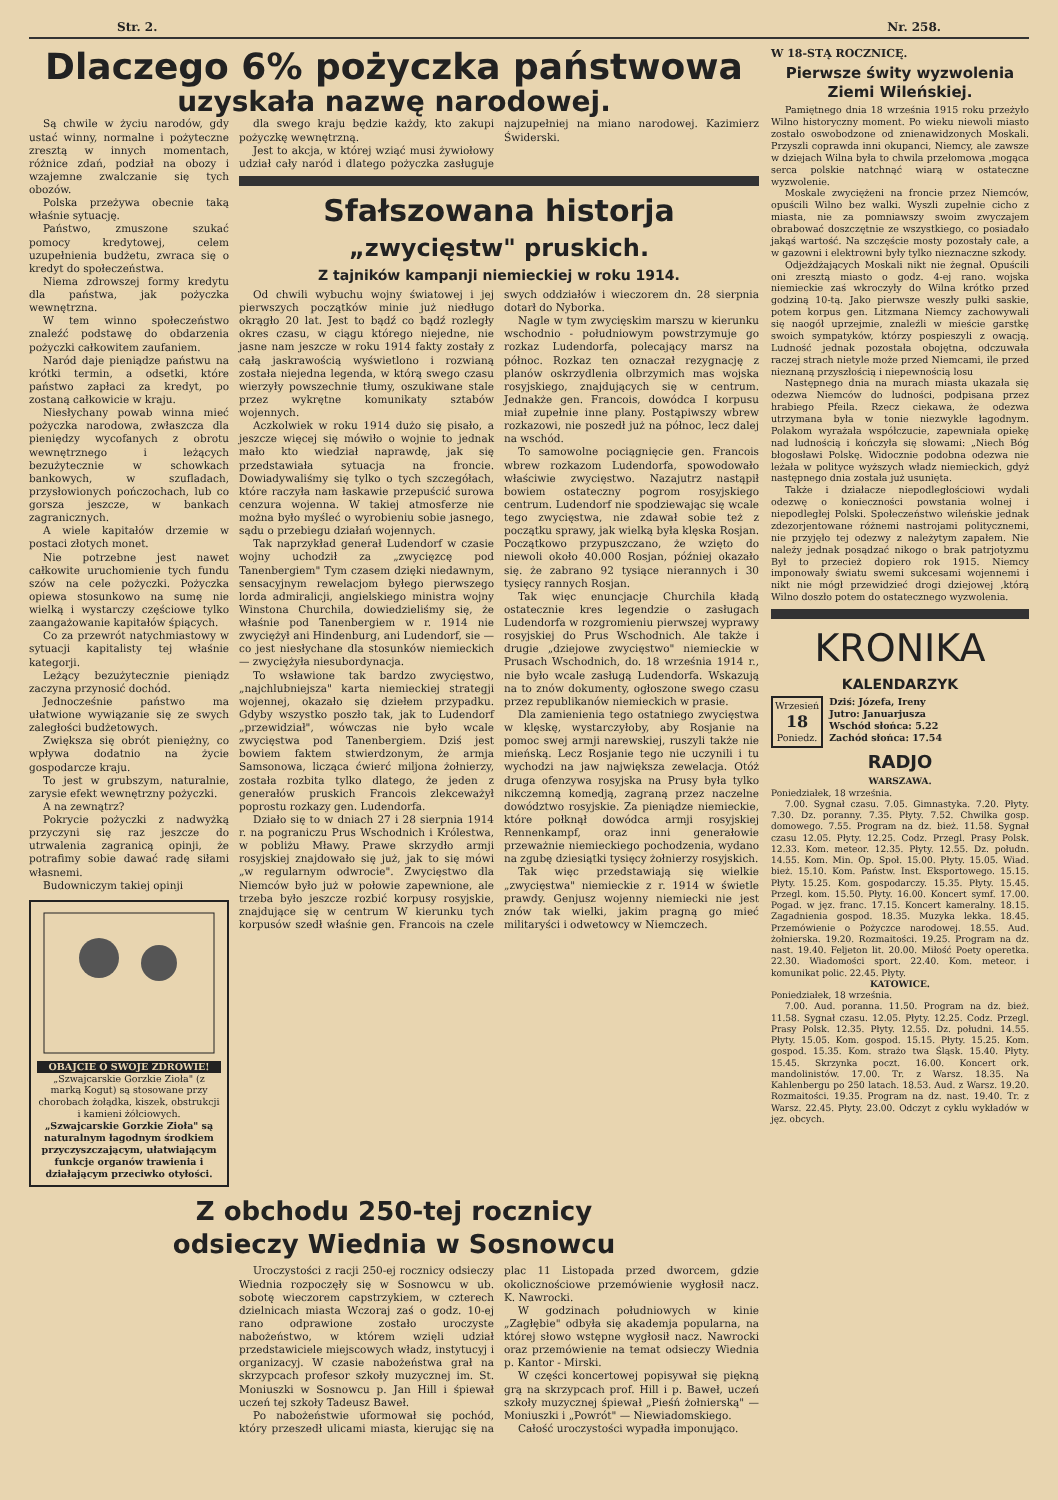Str. 2. Nr. 258.
Dlaczego 6% pożyczka państwowa
uzyskała nazwę narodowej.
Są chwile w życiu narodów, gdy ustać winny, normalne i pożyteczne zresztą w innych momentach, różnice zdań, podział na obozy i wzajemne zwalczanie się tych obozów.
Polska przeżywa obecnie taką właśnie sytuację.
Państwo, zmuszone szukać pomocy kredytowej, celem uzupełnienia budżetu, zwraca się o kredyt do społeczeństwa.
Niema zdrowszej formy kredytu dla państwa, jak pożyczka wewnętrzna.
W tem winno społeczeństwo znaleźć podstawę do obdarzenia pożyczki całkowitem zaufaniem.
Naród daje pieniądze państwu na krótki termin, a odsetki, które państwo zapłaci za kredyt, po zostaną całkowicie w kraju.
Niesłychany powab winna mieć pożyczka narodowa, zwłaszcza dla pieniędzy wycofanych z obrotu wewnętrznego i leżących bezużytecznie w schowkach bankowych, w szufladach, przysłowionych pończochach, lub co gorsza jeszcze, w bankach zagranicznych.
A wiele kapitałów drzemie w postaci złotych monet.
Nie potrzebne jest nawet całkowite uruchomienie tych fundu szów na cele pożyczki. Pożyczka opiewa stosunkowo na sumę nie wielką i wystarczy częściowe tylko zaangażowanie kapitałów śpiących.
Co za przewrót natychmiastowy w sytuacji kapitalisty tej właśnie kategorji.
Leżący bezużytecznie pieniądz zaczyna przynosić dochód.
Jednocześnie państwo ma ułatwione wywiązanie się ze swych zaległości budżetowych.
Zwiększa się obrót pieniężny, co wpływa dodatnio na życie gospodarcze kraju.
To jest w grubszym, naturalnie, zarysie efekt wewnętrzny pożyczki.
A na zewnątrz?
Pokrycie pożyczki z nadwyżką przyczyni się raz jeszcze do utrwalenia zagranicą opinji, że potrafimy sobie dawać radę siłami własnemi.
Budowniczym takiej opinji
OBAJCIE O SWOJE ZDROWIE!
„Szwajcarskie Gorzkie Zioła" (z marką Kogut) są stosowane przy chorobach żołądka, kiszek, obstrukcji i kamieni żółciowych.
„Szwajcarskie Gorzkie Zioła" są naturalnym łagodnym środkiem przyczyszczającym, ułatwiającym funkcje organów trawienia i działającym przeciwko otyłości.
dla swego kraju będzie każdy, kto zakupi pożyczkę wewnętrzną.
Jest to akcja, w której wziąć musi żywiołowy udział cały naród i dlatego pożyczka zasługuje najzupełniej na miano narodowej. Kazimierz Świderski.
Sfałszowana historja
„zwycięstw" pruskich.
Z tajników kampanji niemieckiej w roku 1914.
Od chwili wybuchu wojny światowej i jej pierwszych początków minie już niedługo okrągło 20 lat. Jest to bądź co bądź rozległy okres czasu, w ciągu którego niejedne, nie jasne nam jeszcze w roku 1914 fakty zostały z całą jaskrawością wyświetlono i rozwianą została niejedna legenda, w którą swego czasu wierzyły powszechnie tłumy, oszukiwane stale przez wykrętne komunikaty sztabów wojennych.
Aczkolwiek w roku 1914 dużo się pisało, a jeszcze więcej się mówiło o wojnie to jednak mało kto wiedział naprawdę, jak się przedstawiała sytuacja na froncie. Dowiadywaliśmy się tylko o tych szczegółach, które raczyła nam łaskawie przepuścić surowa cenzura wojenna. W takiej atmosferze nie można było myśleć o wyrobieniu sobie jasnego, sądu o przebiegu działań wojennych.
Tak naprzykład generał Ludendorf w czasie wojny uchodził za „zwycięzcę pod Tanenbergiem" Tym czasem dzięki niedawnym, sensacyjnym rewelacjom byłego pierwszego lorda admiralicji, angielskiego ministra wojny Winstona Churchila, dowiedzieliśmy się, że właśnie pod Tanenbergiem w r. 1914 nie zwyciężył ani Hindenburg, ani Ludendorf, sie — co jest niesłychane dla stosunków niemieckich — zwyciężyła niesubordynacja.
To wsławione tak bardzo zwycięstwo, „najchlubniejsza" karta niemieckiej strategji wojennej, okazało się dziełem przypadku. Gdyby wszystko poszło tak, jak to Ludendorf „przewidział", wówczas nie było wcale zwycięstwa pod Tanenbergiem. Dziś jest bowiem faktem stwierdzonym, że armja Samsonowa, licząca ćwierć miljona żołnierzy, została rozbita tylko dlatego, że jeden z generałów pruskich Francois zlekceważył poprostu rozkazy gen. Ludendorfa.
Działo się to w dniach 27 i 28 sierpnia 1914 r. na pograniczu Prus Wschodnich i Królestwa, w pobliżu Mławy. Prawe skrzydło armji rosyjskiej znajdowało się już, jak to się mówi „w regularnym odwrocie". Zwycięstwo dla Niemców było już w połowie zapewnione, ale trzeba było jeszcze rozbić korpusy rosyjskie, znajdujące się w centrum W kierunku tych korpusów szedł właśnie gen. Francois na czele swych oddziałów i wieczorem dn. 28 sierpnia dotarł do Nyborka.
Nagle w tym zwycięskim marszu w kierunku wschodnio - południowym powstrzymuje go rozkaz Ludendorfa, polecający marsz na północ. Rozkaz ten oznaczał rezygnację z planów oskrzydlenia olbrzymich mas wojska rosyjskiego, znajdujących się w centrum. Jednakże gen. Francois, dowódca I korpusu miał zupełnie inne plany. Postąpiwszy wbrew rozkazowi, nie poszedł już na północ, lecz dalej na wschód.
To samowolne pociągnięcie gen. Francois wbrew rozkazom Ludendorfa, spowodowało właściwie zwycięstwo. Nazajutrz nastąpił bowiem ostateczny pogrom rosyjskiego centrum. Ludendorf nie spodziewając się wcale tego zwycięstwa, nie zdawał sobie też z początku sprawy, jak wielką była klęska Rosjan. Początkowo przypuszczano, że wzięto do niewoli około 40.000 Rosjan, później okazało się. że zabrano 92 tysiące nierannych i 30 tysięcy rannych Rosjan.
Tak więc enuncjacje Churchila kładą ostatecznie kres legendzie o zasługach Ludendorfa w rozgromieniu pierwszej wyprawy rosyjskiej do Prus Wschodnich. Ale także i drugie „dziejowe zwycięstwo" niemieckie w Prusach Wschodnich, do. 18 września 1914 r., nie było wcale zasługą Ludendorfa. Wskazują na to znów dokumenty, ogłoszone swego czasu przez republikanów niemieckich w prasie.
Dla zamienienia tego ostatniego zwycięstwa w klęskę, wystarczyłoby, aby Rosjanie na pomoc swej armji narewskiej, ruszyli także nie mieńską. Lecz Rosjanie tego nie uczynili i tu wychodzi na jaw największa zewelacja. Otóż druga ofenzywa rosyjska na Prusy była tylko nikczemną komedją, zagraną przez naczelne dowództwo rosyjskie. Za pieniądze niemieckie, które połknął dowódca armji rosyjskiej Rennenkampf, oraz inni generałowie przeważnie niemieckiego pochodzenia, wydano na zgubę dziesiątki tysięcy żołnierzy rosyjskich.
Tak więc przedstawiają się wielkie „zwycięstwa" niemieckie z r. 1914 w świetle prawdy. Genjusz wojenny niemiecki nie jest znów tak wielki, jakim pragną go mieć militaryści i odwetowcy w Niemczech.
Z obchodu 250-tej rocznicy
odsieczy Wiednia w Sosnowcu
Uroczystości z racji 250-ej rocznicy odsieczy Wiednia rozpoczęły się w Sosnowcu w ub. sobotę wieczorem capstrzykiem, w czterech dzielnicach miasta Wczoraj zaś o godz. 10-ej rano odprawione zostało uroczyste nabożeństwo, w którem wzięli udział przedstawiciele miejscowych władz, instytucyj i organizacyj. W czasie nabożeństwa grał na skrzypcach profesor szkoły muzycznej im. St. Moniuszki w Sosnowcu p. Jan Hill i śpiewał uczeń tej szkoły Tadeusz Baweł.
Po nabożeństwie uformował się pochód, który przeszedł ulicami miasta, kierując się na plac 11 Listopada przed dworcem, gdzie okolicznościowe przemówienie wygłosił nacz. K. Nawrocki.
W godzinach południowych w kinie „Zagłębie" odbyła się akademja popularna, na której słowo wstępne wygłosił nacz. Nawrocki oraz przemówienie na temat odsieczy Wiednia p. Kantor - Mirski.
W części koncertowej popisywał się piękną grą na skrzypcach prof. Hill i p. Baweł, uczeń szkoły muzycznej śpiewał „Pieśń żołnierską" — Moniuszki i „Powrót" — Niewiadomskiego.
Całość uroczystości wypadła imponująco.
W 18-STĄ ROCZNICĘ.
Pierwsze świty wyzwolenia Ziemi Wileńskiej.
Pamiętnego dnia 18 września 1915 roku przeżyło Wilno historyczny moment. Po wieku niewoli miasto zostało oswobodzone od znienawidzonych Moskali. Przyszli coprawda inni okupanci, Niemcy, ale zawsze w dziejach Wilna była to chwila przełomowa ,mogąca serca polskie natchnąć wiarą w ostateczne wyzwolenie.
Moskale zwyciężeni na froncie przez Niemców, opuścili Wilno bez walki. Wyszli zupełnie cicho z miasta, nie za pomniawszy swoim zwyczajem obrabować doszczętnie ze wszystkiego, co posiadało jakąś wartość. Na szczęście mosty pozostały całe, a w gazowni i elektrowni były tylko nieznaczne szkody.
Odjeżdżających Moskali nikt nie żegnał. Opuścili oni zresztą miasto o godz. 4-ej rano. wojska niemieckie zaś wkroczyły do Wilna krótko przed godziną 10-tą. Jako pierwsze weszły pułki saskie, potem korpus gen. Litzmana Niemcy zachowywali się naogół uprzejmie, znaleźli w mieście garstkę swoich sympatyków, którzy pospieszyli z owacją. Ludność jednak pozostała obojętna, odczuwała raczej strach nietyle może przed Niemcami, ile przed nieznaną przyszłością i niepewnością losu
Następnego dnia na murach miasta ukazała się odezwa Niemców do ludności, podpisana przez hrabiego Pfeila. Rzecz ciekawa, że odezwa utrzymana była w tonie niezwykle łagodnym. Polakom wyrażała współczucie, zapewniała opiekę nad ludnością i kończyła się słowami: „Niech Bóg błogosławi Polskę. Widocznie podobna odezwa nie leżała w polityce wyższych władz niemieckich, gdyż następnego dnia została już usunięta.
Także i działacze niepodległościowi wydali odezwę o konieczności powstania wolnej i niepodległej Polski. Społeczeństwo wileńskie jednak zdezorjentowane różnemi nastrojami politycznemi, nie przyjęło tej odezwy z należytym zapałem. Nie należy jednak posądzać nikogo o brak patrjotyzmu Był to przecież dopiero rok 1915. Niemcy imponowały światu swemi sukcesami wojennemi i nikt nie mógł przewidzieć drogi dziejowej ,którą Wilno doszło potem do ostatecznego wyzwolenia.
KRONIKA
KALENDARZYK
Wrzesień
18
Poniedz.
Dziś: Józefa, Ireny
Jutro: Januarjusza
Wschód słońca: 5.22
Zachód słońca: 17.54
RADJO
WARSZAWA.
Poniedziałek, 18 września.
7.00. Sygnał czasu. 7.05. Gimnastyka. 7.20. Płyty. 7.30. Dz. poranny. 7.35. Płyty. 7.52. Chwilka gosp. domowego. 7.55. Program na dz. bież. 11.58. Sygnał czasu 12.05. Płyty. 12.25. Codz. Przegl. Prasy Polsk. 12.33. Kom. meteor. 12.35. Płyty. 12.55. Dz. połudn. 14.55. Kom. Min. Op. Społ. 15.00. Płyty. 15.05. Wiad. bież. 15.10. Kom. Państw. Inst. Eksportowego. 15.15. Płyty. 15.25. Kom. gospodarczy. 15.35. Płyty. 15.45. Przegl. kom. 15.50. Płyty. 16.00. Koncert symf. 17.00. Pogad. w jęz. franc. 17.15. Koncert kameralny. 18.15. Zagadnienia gospod. 18.35. Muzyka lekka. 18.45. Przemówienie o Pożyczce narodowej. 18.55. Aud. żołnierska. 19.20. Rozmaitości. 19.25. Program na dz. nast. 19.40. Feljeton lit. 20.00. Miłość Poety operetka. 22.30. Wiadomości sport. 22.40. Kom. meteor. i komunikat polic. 22.45. Płyty.
KATOWICE.
Poniedziałek, 18 września.
7.00. Aud. poranna. 11.50. Program na dz. bież. 11.58. Sygnał czasu. 12.05. Płyty. 12.25. Codz. Przegl. Prasy Polsk. 12.35. Płyty. 12.55. Dz. południ. 14.55. Płyty. 15.05. Kom. gospod. 15.15. Płyty. 15.25. Kom. gospod. 15.35. Kom. strażo twa Śląsk. 15.40. Płyty. 15.45. Skrzynka poczt. 16.00. Koncert ork. mandolinistów. 17.00. Tr. z Warsz. 18.35. Na Kahlenbergu po 250 latach. 18.53. Aud. z Warsz. 19.20. Rozmaitości. 19.35. Program na dz. nast. 19.40. Tr. z Warsz. 22.45. Płyty. 23.00. Odczyt z cyklu wykładów w jęz. obcych.